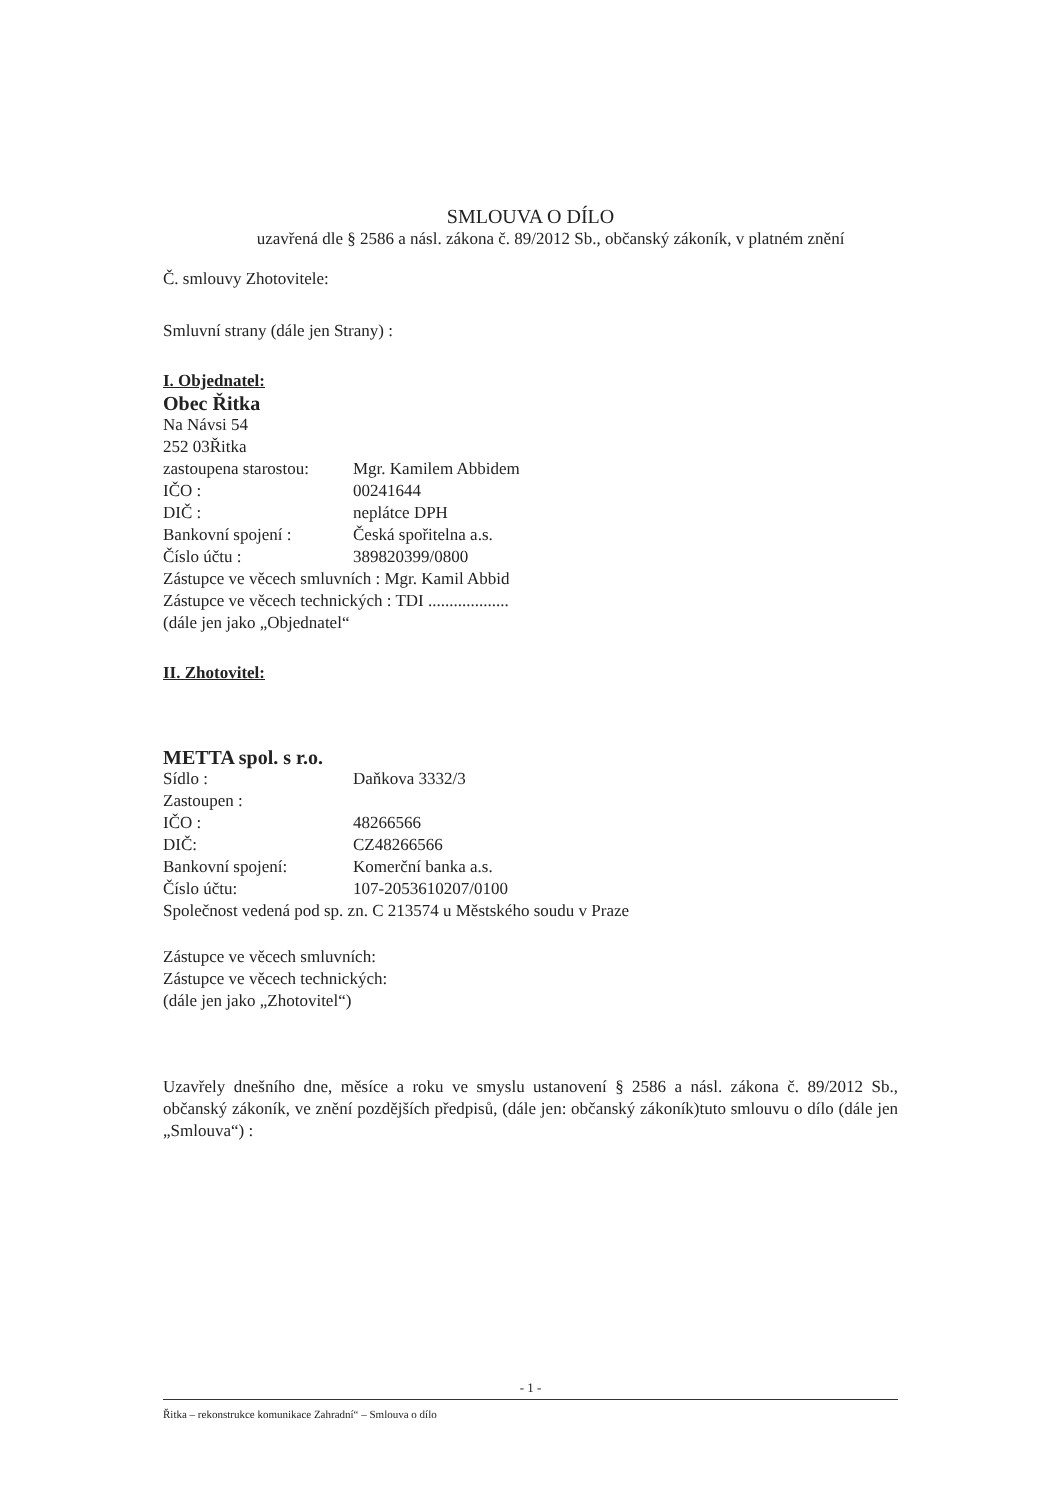SMLOUVA O DÍLO
uzavřená dle § 2586 a násl. zákona č. 89/2012 Sb., občanský zákoník, v platném znění
Č. smlouvy Zhotovitele:
Smluvní strany (dále jen Strany) :
I. Objednatel:
Obec Řitka
Na Návsi 54
252 03Řitka
zastoupena starostou: Mgr. Kamilem Abbidem
IČO : 00241644
DIČ : neplátce DPH
Bankovní spojení : Česká spořitelna a.s.
Číslo účtu : 389820399/0800
Zástupce ve věcech smluvních : Mgr. Kamil Abbid
Zástupce ve věcech technických : TDI ...................
(dále jen jako „Objednatel“
II. Zhotovitel:
METTA spol. s r.o.
Sídlo : Daňkova 3332/3
Zastoupen :
IČO : 48266566
DIČ: CZ48266566
Bankovní spojení: Komerční banka a.s.
Číslo účtu: 107-2053610207/0100
Společnost vedená pod sp. zn. C 213574 u Městského soudu v Praze
Zástupce ve věcech smluvních:
Zástupce ve věcech technických:
(dále jen jako „Zhotovitel“)
Uzavřely dnešního dne, měsíce a roku ve smyslu ustanovení § 2586 a násl. zákona č. 89/2012 Sb., občanský zákoník, ve znění pozdějších předpisů, (dále jen: občanský zákoník)tuto smlouvu o dílo (dále jen „Smlouva“) :
- 1 -
Řitka – rekonstrukce komunikace Zahradní“ – Smlouva o dílo